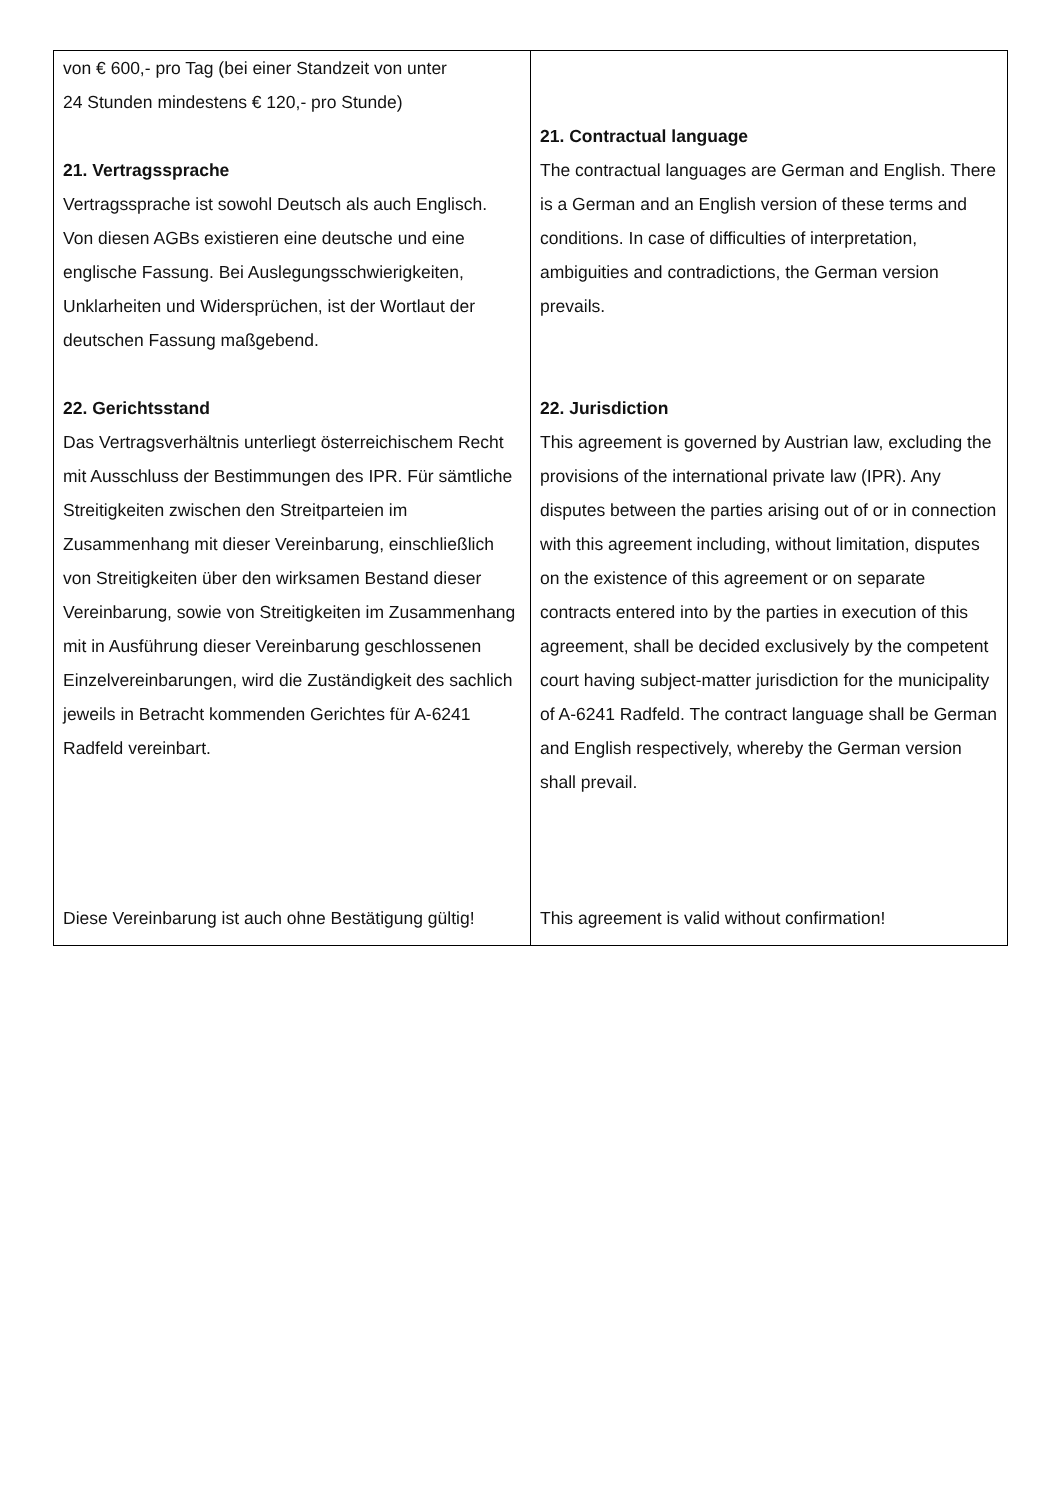| von € 600,- pro Tag (bei einer Standzeit von unter 24 Stunden mindestens € 120,- pro Stunde) 21. Vertragssprache Vertragssprache ist sowohl Deutsch als auch Englisch. Von diesen AGBs existieren eine deutsche und eine englische Fassung. Bei Auslegungsschwierigkeiten, Unklarheiten und Widersprüchen, ist der Wortlaut der deutschen Fassung maßgebend. 22. Gerichtsstand Das Vertragsverhältnis unterliegt österreichischem Recht mit Ausschluss der Bestimmungen des IPR. Für sämtliche Streitigkeiten zwischen den Streitparteien im Zusammenhang mit dieser Vereinbarung, einschließlich von Streitigkeiten über den wirksamen Bestand dieser Vereinbarung, sowie von Streitigkeiten im Zusammenhang mit in Ausführung dieser Vereinbarung geschlossenen Einzelvereinbarungen, wird die Zuständigkeit des sachlich jeweils in Betracht kommenden Gerichtes für A-6241 Radfeld vereinbart. Diese Vereinbarung ist auch ohne Bestätigung gültig! | 21. Contractual language The contractual languages are German and English. There is a German and an English version of these terms and conditions. In case of difficulties of interpretation, ambiguities and contradictions, the German version prevails. 22. Jurisdiction This agreement is governed by Austrian law, excluding the provisions of the international private law (IPR). Any disputes between the parties arising out of or in connection with this agreement including, without limitation, disputes on the existence of this agreement or on separate contracts entered into by the parties in execution of this agreement, shall be decided exclusively by the competent court having subject-matter jurisdiction for the municipality of A-6241 Radfeld. The contract language shall be German and English respectively, whereby the German version shall prevail. This agreement is valid without confirmation! |